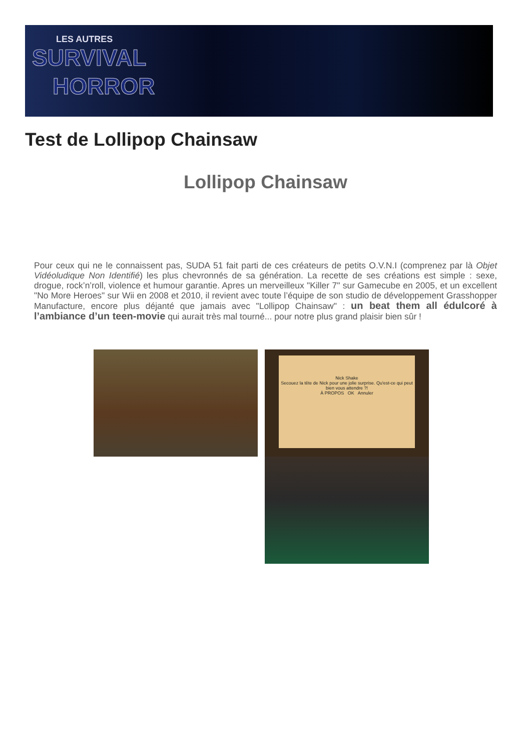LES AUTRES
SURVIVAL
HORROR
Test de Lollipop Chainsaw
Lollipop Chainsaw
Pour ceux qui ne le connaissent pas, SUDA 51 fait parti de ces créateurs de petits O.V.N.I (comprenez par là Objet Vidéoludique Non Identifié) les plus chevronnés de sa génération. La recette de ses créations est simple : sexe, drogue, rock’n’roll, violence et humour garantie. Apres un merveilleux "Killer 7" sur Gamecube en 2005, et un excellent "No More Heroes" sur Wii en 2008 et 2010, il revient avec toute l’équipe de son studio de développement Grasshopper Manufacture, encore plus déjanté que jamais avec "Lollipop Chainsaw" : un beat them all édulcoré à l’ambiance d’un teen-movie qui aurait très mal tourné... pour notre plus grand plaisir bien sûr !
Nick Shake
Secouez la tête de Nick pour une jolie surprise. Qu'est-ce qui peut bien vous attendre ?!
À PROPOS OK Annuler